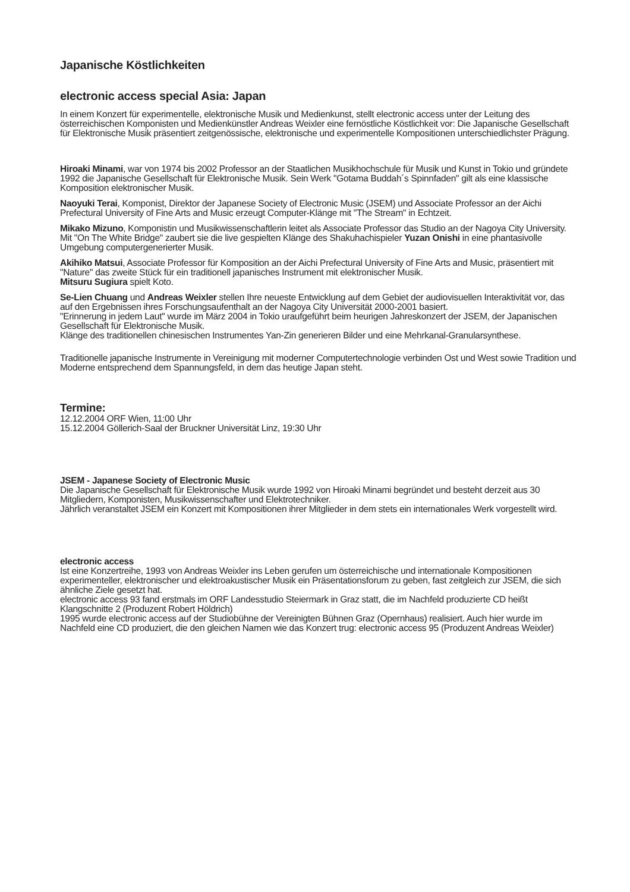Japanische Köstlichkeiten
electronic access special Asia: Japan
In einem Konzert für experimentelle, elektronische Musik und Medienkunst, stellt electronic access unter der Leitung des österreichischen Komponisten und Medienkünstler Andreas Weixler eine fernöstliche Köstlichkeit vor: Die Japanische Gesellschaft für Elektronische Musik präsentiert zeitgenössische, elektronische und experimentelle Kompositionen unterschiedlichster Prägung.
Hiroaki Minami, war von 1974 bis 2002 Professor an der Staatlichen Musikhochschule für Musik und Kunst in Tokio und gründete 1992 die Japanische Gesellschaft für Elektronische Musik. Sein Werk "Gotama Buddah´s Spinnfaden" gilt als eine klassische Komposition elektronischer Musik.
Naoyuki Terai, Komponist, Direktor der Japanese Society of Electronic Music (JSEM) und Associate Professor an der Aichi Prefectural University of Fine Arts and Music erzeugt Computer-Klänge mit "The Stream" in Echtzeit.
Mikako Mizuno, Komponistin und Musikwissenschaftlerin leitet als Associate Professor das Studio an der Nagoya City University.
Mit "On The White Bridge" zaubert sie die live gespielten Klänge des Shakuhachispieler Yuzan Onishi in eine phantasivolle Umgebung computergenerierter Musik.
Akihiko Matsui, Associate Professor für Komposition an der Aichi Prefectural University of Fine Arts and Music, präsentiert mit "Nature" das zweite Stück für ein traditionell japanisches Instrument mit elektronischer Musik.
Mitsuru Sugiura spielt Koto.
Se-Lien Chuang und Andreas Weixler stellen Ihre neueste Entwicklung auf dem Gebiet der audiovisuellen Interaktivität vor, das auf den Ergebnissen ihres Forschungsaufenthalt an der Nagoya City Universität 2000-2001 basiert.
"Erinnerung in jedem Laut" wurde im März 2004 in Tokio uraufgeführt beim heurigen Jahreskonzert der JSEM, der Japanischen Gesellschaft für Elektronische Musik.
Klänge des traditionellen chinesischen Instrumentes Yan-Zin generieren Bilder und eine Mehrkanal-Granularsynthese.
Traditionelle japanische Instrumente in Vereinigung mit moderner Computertechnologie verbinden Ost und West sowie Tradition und Moderne entsprechend dem Spannungsfeld, in dem das heutige Japan steht.
Termine:
12.12.2004 ORF Wien, 11:00 Uhr
15.12.2004 Göllerich-Saal der Bruckner Universität Linz, 19:30 Uhr
JSEM - Japanese Society of Electronic Music
Die Japanische Gesellschaft für Elektronische Musik wurde 1992 von Hiroaki Minami begründet und besteht derzeit aus 30 Mitgliedern, Komponisten, Musikwissenschafter und Elektrotechniker.
Jährlich veranstaltet JSEM ein Konzert mit Kompositionen ihrer Mitglieder in dem stets ein internationales Werk vorgestellt wird.
electronic access
Ist eine Konzertreihe, 1993 von Andreas Weixler ins Leben gerufen um österreichische und internationale Kompositionen experimenteller, elektronischer und elektroakustischer Musik ein Präsentationsforum zu geben, fast zeitgleich zur JSEM, die sich ähnliche Ziele gesetzt hat.
electronic access 93 fand erstmals im ORF Landesstudio Steiermark in Graz statt, die im Nachfeld produzierte CD heißt Klangschnitte 2 (Produzent Robert Höldrich)
1995 wurde electronic access auf der Studiobühne der Vereinigten Bühnen Graz (Opernhaus) realisiert. Auch hier wurde im Nachfeld eine CD produziert, die den gleichen Namen wie das Konzert trug: electronic access 95 (Produzent Andreas Weixler)